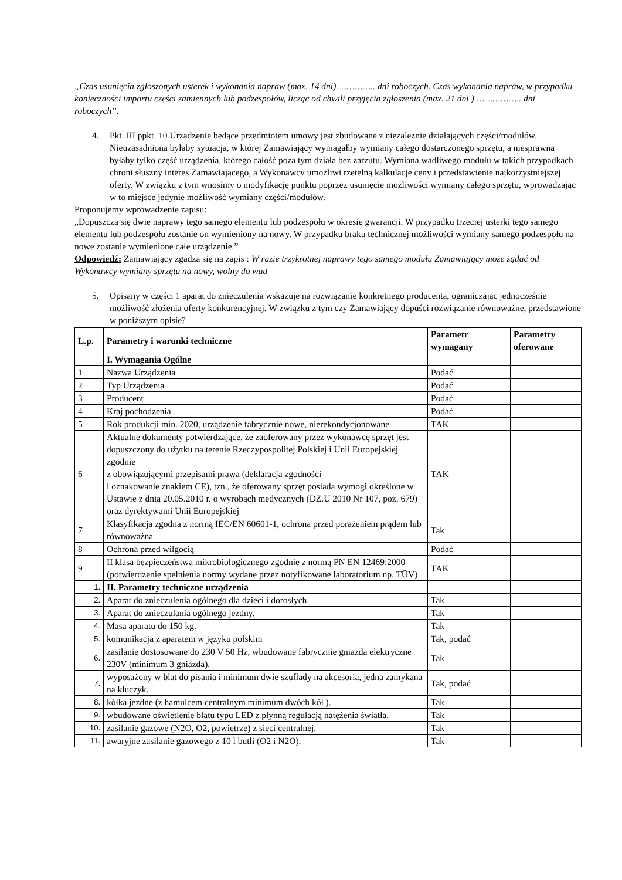„Czas usunięcia zgłoszonych usterek i wykonania napraw (max. 14 dni) ………….. dni roboczych. Czas wykonania napraw, w przypadku konieczności importu części zamiennych lub podzespołów, licząc od chwili przyjęcia zgłoszenia (max. 21 dni ) …………….. dni roboczych”.
4. Pkt. III ppkt. 10 Urządzenie będące przedmiotem umowy jest zbudowane z niezależnie działających części/modułów. Nieuzasadniona byłaby sytuacja, w której Zamawiający wymagałby wymiany całego dostarczonego sprzętu, a niesprawna byłaby tylko część urządzenia, którego całość poza tym działa bez zarzutu. Wymiana wadliwego modułu w takich przypadkach chroni słuszny interes Zamawiającego, a Wykonawcy umożliwi rzetelną kalkulację ceny i przedstawienie najkorzystniejszej oferty. W związku z tym wnosimy o modyfikację punktu poprzez usunięcie możliwości wymiany całego sprzętu, wprowadzając w to miejsce jedynie możliwość wymiany części/modułów.
Proponujemy wprowadzenie zapisu:
„Dopuszcza się dwie naprawy tego samego elementu lub podzespołu w okresie gwarancji. W przypadku trzeciej usterki tego samego elementu lub podzespołu zostanie on wymieniony na nowy. W przypadku braku technicznej możliwości wymiany samego podzespołu na nowe zostanie wymienione całe urządzenie.”
Odpowiedź: Zamawiający zgadza się na zapis : W razie trzykrotnej naprawy tego samego modułu Zamawiający może żądać od Wykonawcy wymiany sprzętu na nowy, wolny do wad
5. Opisany w części 1 aparat do znieczulenia wskazuje na rozwiązanie konkretnego producenta, ograniczając jednocześnie możliwość złożenia oferty konkurencyjnej. W związku z tym czy Zamawiający dopuści rozwiązanie równoważne, przedstawione w poniższym opisie?
| L.p. | Parametry i warunki techniczne | Parametr wymagany | Parametry oferowane |
| --- | --- | --- | --- |
| | I. Wymagania Ogólne | | |
| 1 | Nazwa Urządzenia | Podać | |
| 2 | Typ Urządzenia | Podać | |
| 3 | Producent | Podać | |
| 4 | Kraj pochodzenia | Podać | |
| 5 | Rok produkcji min. 2020, urządzenie fabrycznie nowe, nierekondycjonowane | TAK | |
| 6 | Aktualne dokumenty potwierdzające, że zaoferowany przez wykonawcę sprzęt jest dopuszczony do użytku na terenie Rzeczypospolitej Polskiej i Unii Europejskiej zgodnie z obowiązującymi przepisami prawa (deklaracja zgodności i oznakowanie znakiem CE), tzn., że oferowany sprzęt posiada wymogi określone w Ustawie z dnia 20.05.2010 r. o wyrobach medycznych (DZ.U 2010 Nr 107, poz. 679) oraz dyrektywami Unii Europejskiej | TAK | |
| 7 | Klasyfikacja zgodna z normą IEC/EN 60601-1, ochrona przed porażeniem prądem lub równoważna | Tak | |
| 8 | Ochrona przed wilgocią | Podać | |
| 9 | II klasa bezpieczeństwa mikrobiologicznego zgodnie z normą PN EN 12469:2000 (potwierdzenie spełnienia normy wydane przez notyfikowane laboratorium np. TÜV) | TAK | |
| 1. | II. Parametry techniczne urządzenia | | |
| 2. | Aparat do znieczulenia ogólnego dla dzieci i dorosłych. | Tak | |
| 3. | Aparat do znieczulania ogólnego jezdny. | Tak | |
| 4. | Masa aparatu do 150 kg. | Tak | |
| 5. | komunikacja z aparatem w języku polskim | Tak, podać | |
| 6. | zasilanie dostosowane do 230 V 50 Hz, wbudowane fabrycznie gniazda elektryczne 230V (minimum 3 gniazda). | Tak | |
| 7. | wyposażony w blat do pisania i minimum dwie szuflady na akcesoria, jedna zamykana na kluczyk. | Tak, podać | |
| 8. | kółka jezdne (z hamulcem centralnym minimum dwóch kół ). | Tak | |
| 9. | wbudowane oświetlenie blatu typu LED z płynną regulacją natężenia światła. | Tak | |
| 10. | zasilanie gazowe (N2O, O2, powietrze) z sieci centralnej. | Tak | |
| 11. | awaryjne zasilanie gazowego z 10 l butli (O2 i N2O). | Tak | |